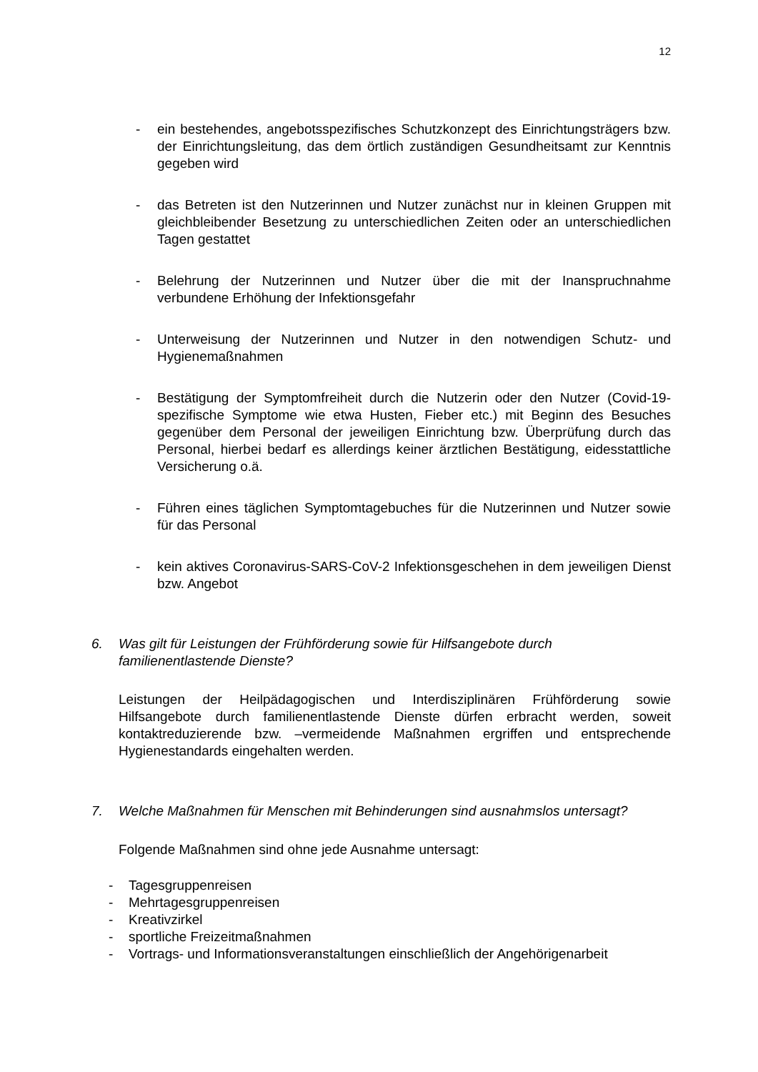12
- ein bestehendes, angebotsspezifisches Schutzkonzept des Einrichtungsträgers bzw. der Einrichtungsleitung, das dem örtlich zuständigen Gesundheitsamt zur Kenntnis gegeben wird
- das Betreten ist den Nutzerinnen und Nutzer zunächst nur in kleinen Gruppen mit gleichbleibender Besetzung zu unterschiedlichen Zeiten oder an unterschiedlichen Tagen gestattet
- Belehrung der Nutzerinnen und Nutzer über die mit der Inanspruchnahme verbundene Erhöhung der Infektionsgefahr
- Unterweisung der Nutzerinnen und Nutzer in den notwendigen Schutz- und Hygienemaßnahmen
- Bestätigung der Symptomfreiheit durch die Nutzerin oder den Nutzer (Covid-19-spezifische Symptome wie etwa Husten, Fieber etc.) mit Beginn des Besuches gegenüber dem Personal der jeweiligen Einrichtung bzw. Überprüfung durch das Personal, hierbei bedarf es allerdings keiner ärztlichen Bestätigung, eidesstattliche Versicherung o.ä.
- Führen eines täglichen Symptomtagebuches für die Nutzerinnen und Nutzer sowie für das Personal
- kein aktives Coronavirus-SARS-CoV-2 Infektionsgeschehen in dem jeweiligen Dienst bzw. Angebot
6. Was gilt für Leistungen der Frühförderung sowie für Hilfsangebote durch familienentlastende Dienste?
Leistungen der Heilpädagogischen und Interdisziplinären Frühförderung sowie Hilfsangebote durch familienentlastende Dienste dürfen erbracht werden, soweit kontaktreduzierende bzw. –vermeidende Maßnahmen ergriffen und entsprechende Hygienestandards eingehalten werden.
7. Welche Maßnahmen für Menschen mit Behinderungen sind ausnahmslos untersagt?
Folgende Maßnahmen sind ohne jede Ausnahme untersagt:
- Tagesgruppenreisen
- Mehrtagesgruppenreisen
- Kreativzirkel
- sportliche Freizeitmaßnahmen
- Vortrags- und Informationsveranstaltungen einschließlich der Angehörigenarbeit